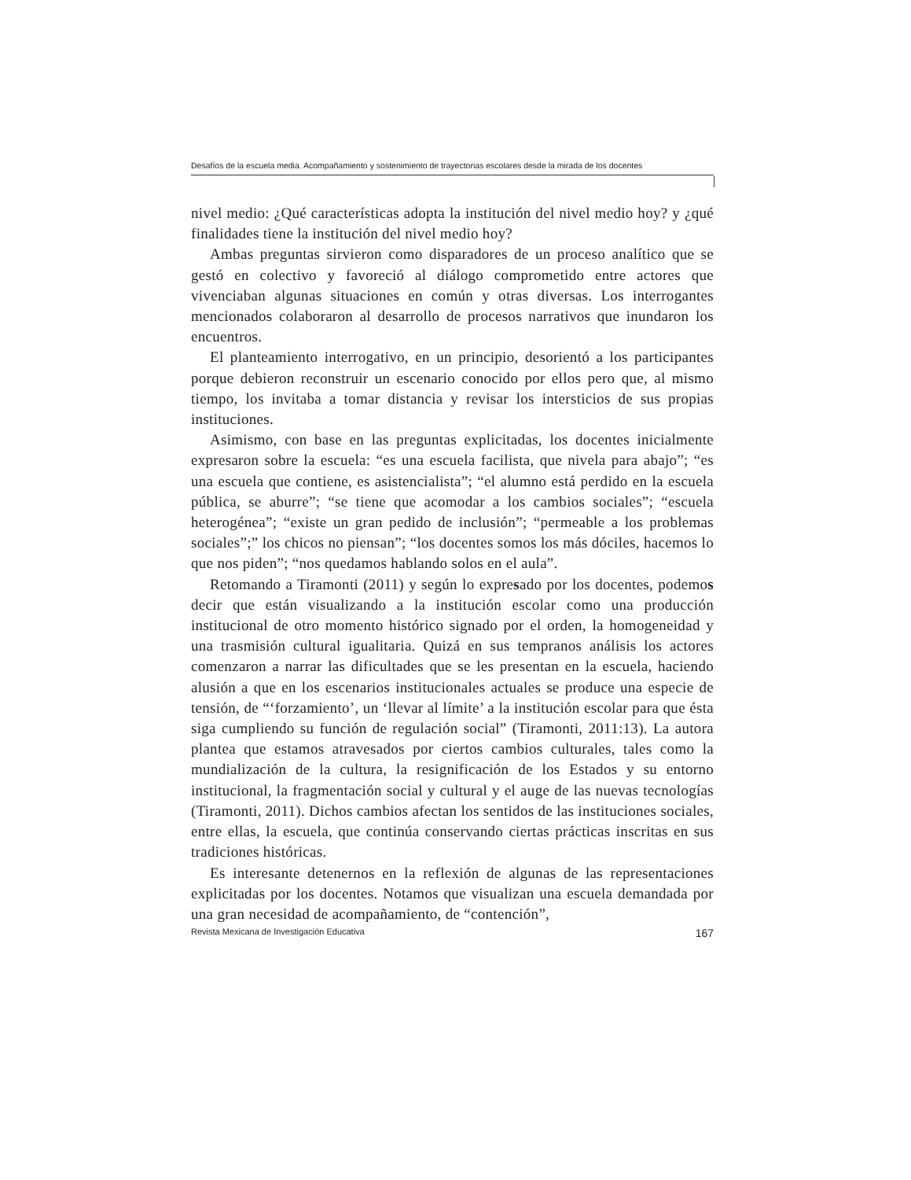Desafíos de la escuela media. Acompañamiento y sostenimiento de trayectorias escolares desde la mirada de los docentes
nivel medio: ¿Qué características adopta la institución del nivel medio hoy? y ¿qué finalidades tiene la institución del nivel medio hoy?
Ambas preguntas sirvieron como disparadores de un proceso analítico que se gestó en colectivo y favoreció al diálogo comprometido entre actores que vivenciaban algunas situaciones en común y otras diversas. Los interrogantes mencionados colaboraron al desarrollo de procesos narrativos que inundaron los encuentros.
El planteamiento interrogativo, en un principio, desorientó a los participantes porque debieron reconstruir un escenario conocido por ellos pero que, al mismo tiempo, los invitaba a tomar distancia y revisar los intersticios de sus propias instituciones.
Asimismo, con base en las preguntas explicitadas, los docentes inicialmente expresaron sobre la escuela: “es una escuela facilista, que nivela para abajo”; “es una escuela que contiene, es asistencialista”; “el alumno está perdido en la escuela pública, se aburre”; “se tiene que acomodar a los cambios sociales”; “escuela heterogénea”; “existe un gran pedido de inclusión”; “permeable a los problemas sociales”;” los chicos no piensan”; “los docentes somos los más dóciles, hacemos lo que nos piden”; “nos quedamos hablando solos en el aula”.
Retomando a Tiramonti (2011) y según lo expresado por los docentes, podemos decir que están visualizando a la institución escolar como una producción institucional de otro momento histórico signado por el orden, la homogeneidad y una trasmisión cultural igualitaria. Quizá en sus tempranos análisis los actores comenzaron a narrar las dificultades que se les presentan en la escuela, haciendo alusión a que en los escenarios institucionales actuales se produce una especie de tensión, de “‘forzamiento’, un ‘llevar al límite’ a la institución escolar para que ésta siga cumpliendo su función de regulación social” (Tiramonti, 2011:13). La autora plantea que estamos atravesados por ciertos cambios culturales, tales como la mundialización de la cultura, la resignificación de los Estados y su entorno institucional, la fragmentación social y cultural y el auge de las nuevas tecnologías (Tiramonti, 2011). Dichos cambios afectan los sentidos de las instituciones sociales, entre ellas, la escuela, que continúa conservando ciertas prácticas inscritas en sus tradiciones históricas.
Es interesante detenernos en la reflexión de algunas de las representaciones explicitadas por los docentes. Notamos que visualizan una escuela demandada por una gran necesidad de acompañamiento, de “contención”,
Revista Mexicana de Investigación Educativa 167